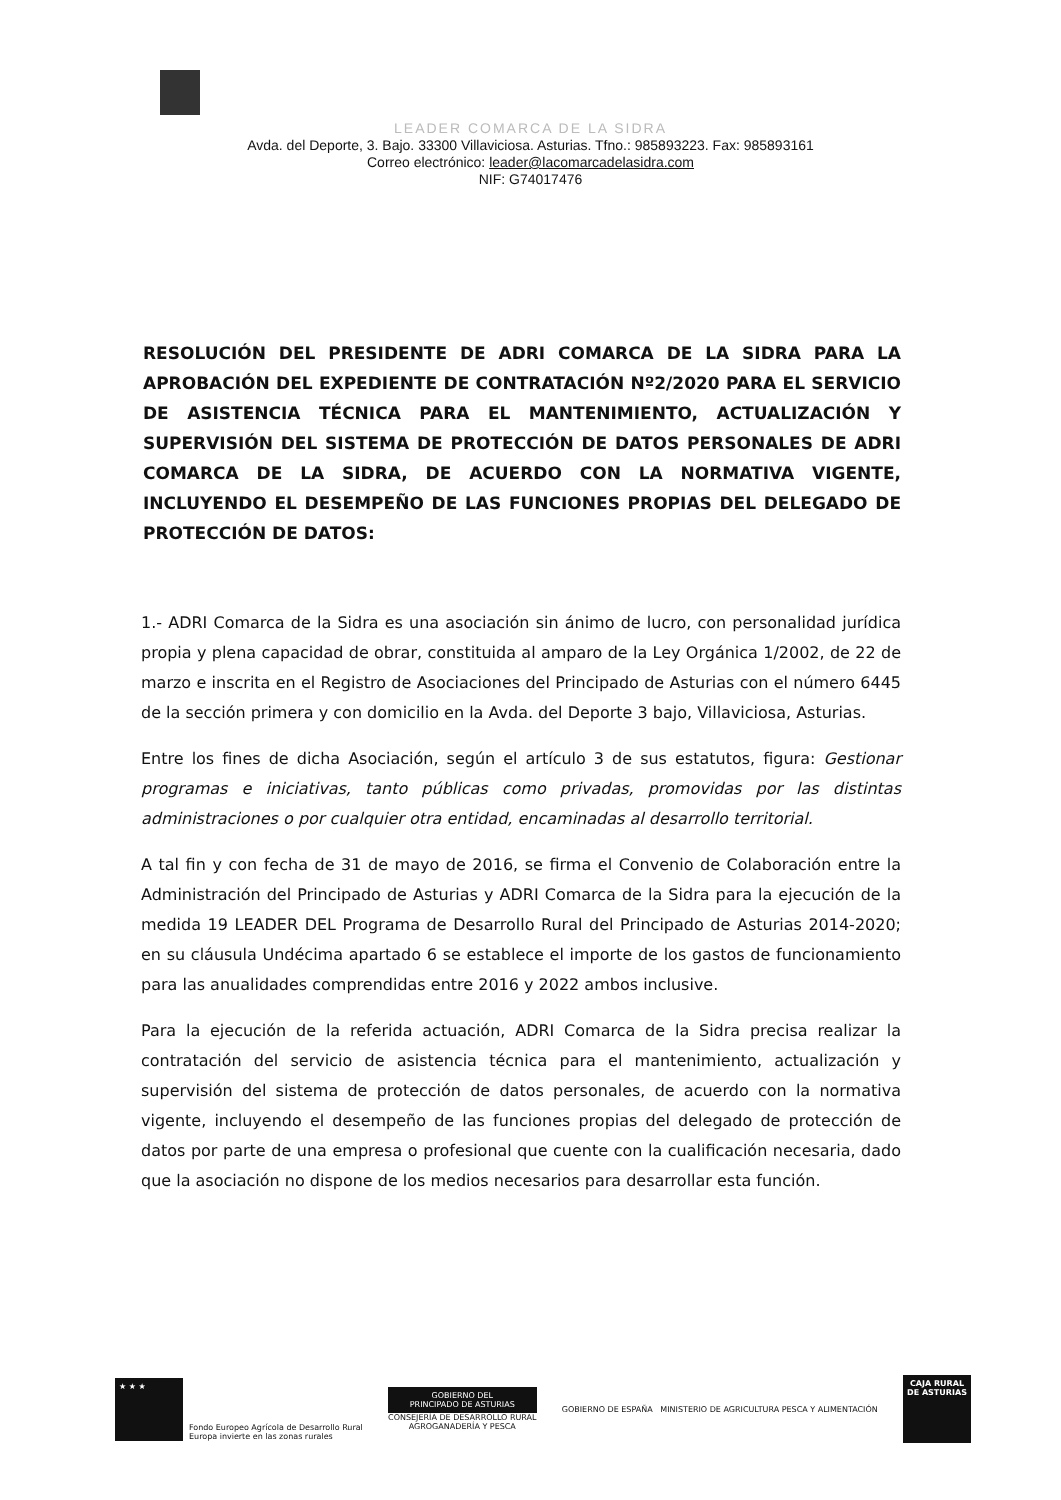LEADER COMARCA DE LA SIDRA
Avda. del Deporte, 3. Bajo. 33300 Villaviciosa. Asturias. Tfno.: 985893223. Fax: 985893161
Correo electrónico: leader@lacomarcadelasidra.com
NIF: G74017476
RESOLUCIÓN DEL PRESIDENTE DE ADRI COMARCA DE LA SIDRA PARA LA APROBACIÓN DEL EXPEDIENTE DE CONTRATACIÓN Nº2/2020 PARA EL SERVICIO DE ASISTENCIA TÉCNICA PARA EL MANTENIMIENTO, ACTUALIZACIÓN Y SUPERVISIÓN DEL SISTEMA DE PROTECCIÓN DE DATOS PERSONALES DE ADRI COMARCA DE LA SIDRA, DE ACUERDO CON LA NORMATIVA VIGENTE, INCLUYENDO EL DESEMPEÑO DE LAS FUNCIONES PROPIAS DEL DELEGADO DE PROTECCIÓN DE DATOS:
1.- ADRI Comarca de la Sidra es una asociación sin ánimo de lucro, con personalidad jurídica propia y plena capacidad de obrar, constituida al amparo de la Ley Orgánica 1/2002, de 22 de marzo e inscrita en el Registro de Asociaciones del Principado de Asturias con el número 6445 de la sección primera y con domicilio en la Avda. del Deporte 3 bajo, Villaviciosa, Asturias.
Entre los fines de dicha Asociación, según el artículo 3 de sus estatutos, figura: Gestionar programas e iniciativas, tanto públicas como privadas, promovidas por las distintas administraciones o por cualquier otra entidad, encaminadas al desarrollo territorial.
A tal fin y con fecha de 31 de mayo de 2016, se firma el Convenio de Colaboración entre la Administración del Principado de Asturias y ADRI Comarca de la Sidra para la ejecución de la medida 19 LEADER DEL Programa de Desarrollo Rural del Principado de Asturias 2014-2020; en su cláusula Undécima apartado 6 se establece el importe de los gastos de funcionamiento para las anualidades comprendidas entre 2016 y 2022 ambos inclusive.
Para la ejecución de la referida actuación, ADRI Comarca de la Sidra precisa realizar la contratación del servicio de asistencia técnica para el mantenimiento, actualización y supervisión del sistema de protección de datos personales, de acuerdo con la normativa vigente, incluyendo el desempeño de las funciones propias del delegado de protección de datos por parte de una empresa o profesional que cuente con la cualificación necesaria, dado que la asociación no dispone de los medios necesarios para desarrollar esta función.
★ ★ ★
Fondo Europeo Agrícola de Desarrollo Rural
Europa invierte en las zonas rurales
GOBIERNO DEL
PRINCIPADO DE ASTURIAS
CONSEJERÍA DE DESARROLLO RURAL
AGROGANADERÍA Y PESCA
GOBIERNO DE ESPAÑA MINISTERIO DE AGRICULTURA PESCA Y ALIMENTACIÓN
CAJA RURAL
DE ASTURIAS